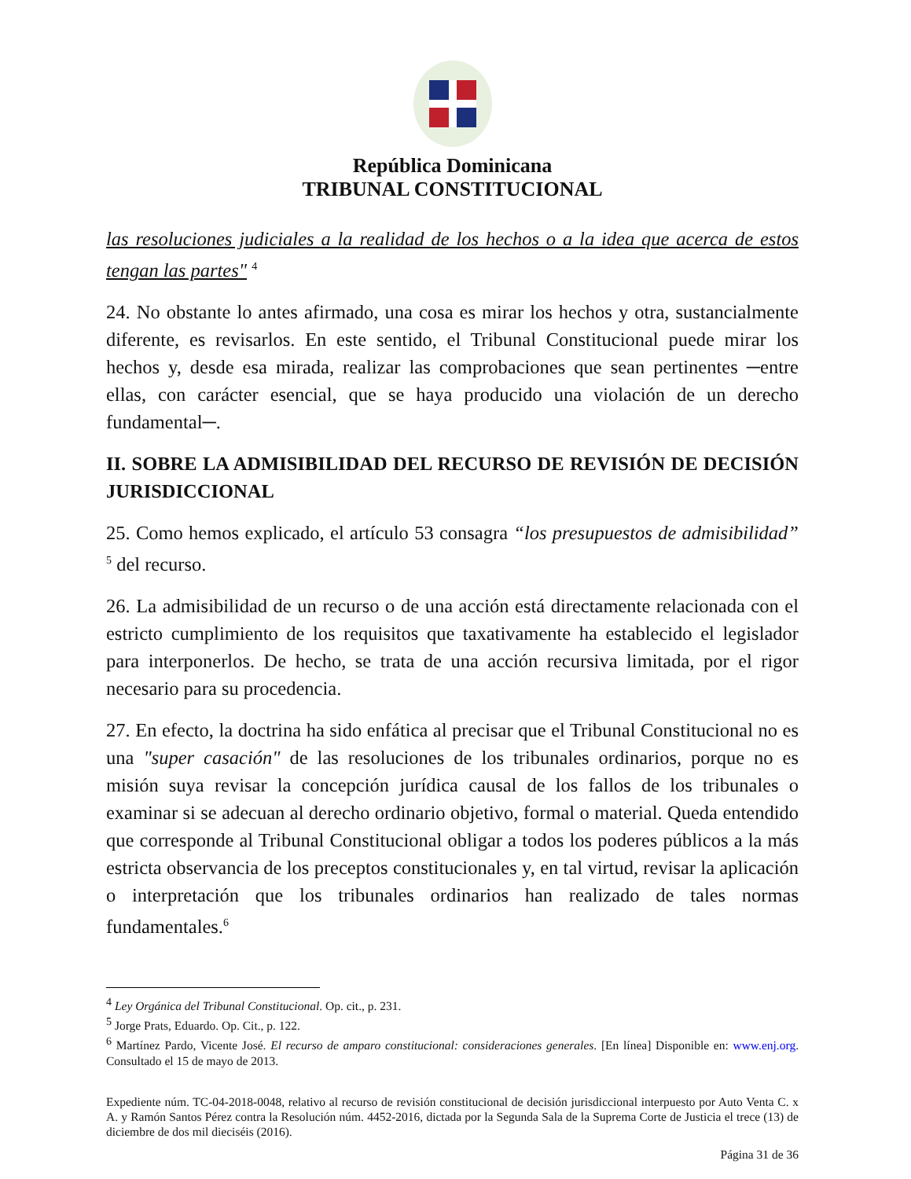República Dominicana
TRIBUNAL CONSTITUCIONAL
las resoluciones judiciales a la realidad de los hechos o a la idea que acerca de estos tengan las partes" <sup>4</sup>
24. No obstante lo antes afirmado, una cosa es mirar los hechos y otra, sustancialmente diferente, es revisarlos. En este sentido, el Tribunal Constitucional puede mirar los hechos y, desde esa mirada, realizar las comprobaciones que sean pertinentes ─entre ellas, con carácter esencial, que se haya producido una violación de un derecho fundamental─.
II. SOBRE LA ADMISIBILIDAD DEL RECURSO DE REVISIÓN DE DECISIÓN JURISDICCIONAL
25. Como hemos explicado, el artículo 53 consagra “los presupuestos de admisibilidad” <sup>5</sup> del recurso.
26. La admisibilidad de un recurso o de una acción está directamente relacionada con el estricto cumplimiento de los requisitos que taxativamente ha establecido el legislador para interponerlos. De hecho, se trata de una acción recursiva limitada, por el rigor necesario para su procedencia.
27. En efecto, la doctrina ha sido enfática al precisar que el Tribunal Constitucional no es una "super casación" de las resoluciones de los tribunales ordinarios, porque no es misión suya revisar la concepción jurídica causal de los fallos de los tribunales o examinar si se adecuan al derecho ordinario objetivo, formal o material. Queda entendido que corresponde al Tribunal Constitucional obligar a todos los poderes públicos a la más estricta observancia de los preceptos constitucionales y, en tal virtud, revisar la aplicación o interpretación que los tribunales ordinarios han realizado de tales normas fundamentales.<sup>6</sup>
<sup>4</sup> Ley Orgánica del Tribunal Constitucional. Op. cit., p. 231.
<sup>5</sup> Jorge Prats, Eduardo. Op. Cit., p. 122.
<sup>6</sup> Martínez Pardo, Vicente José. El recurso de amparo constitucional: consideraciones generales. [En línea] Disponible en: www.enj.org. Consultado el 15 de mayo de 2013.
Expediente núm. TC-04-2018-0048, relativo al recurso de revisión constitucional de decisión jurisdiccional interpuesto por Auto Venta C. x A. y Ramón Santos Pérez contra la Resolución núm. 4452-2016, dictada por la Segunda Sala de la Suprema Corte de Justicia el trece (13) de diciembre de dos mil dieciséis (2016).
Página 31 de 36